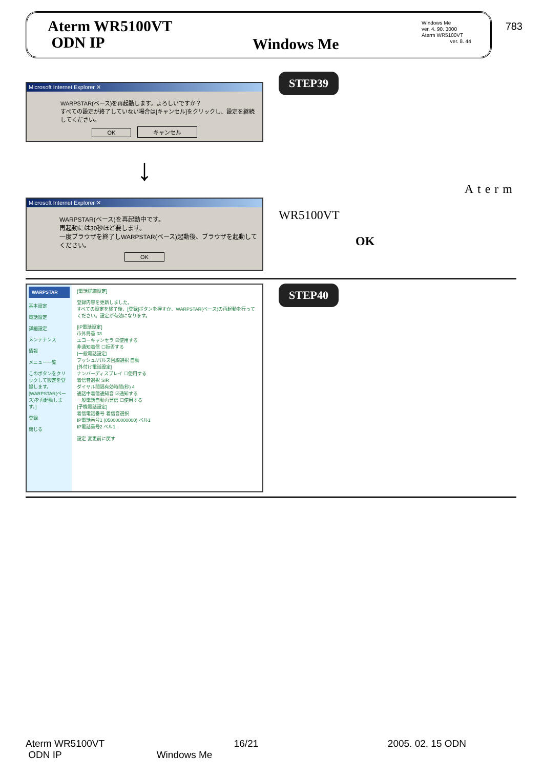783
Aterm WR5100VT
ODN IP
Windows Me
Windows Me
ver. 4. 90. 3000
Aterm WR5100VT
ver. 8. 44
Microsoft Internet Explorer ✕
WARPSTAR(ベース)を再起動します。よろしいですか？
すべての設定が終了していない場合は[キャンセル]をクリックし、設定を継続してください。
OK キャンセル
↓
Microsoft Internet Explorer ✕
WARPSTAR(ベース)を再起動中です。
再起動には30秒ほど要します。
一度ブラウザを終了しWARPSTAR(ベース)起動後、ブラウザを起動してください。
OK
STEP39
Aterm
WR5100VT
OK
WARPSTAR
基本設定
電話設定
詳細設定
メンテナンス
情報
メニュー一覧
このボタンをクリックして設定を登録します。[WARPSTAR(ベース)を再起動します。]
登録
閉じる
[電話詳細設定]
登録内容を更新しました。
すべての設定を終了後、[登録]ボタンを押すか、WARPSTAR(ベース)の再起動を行ってください。設定が有効になります。
[IP電話設定]
市外局番 03
エコーキャンセラ ☑使用する
非通知着信 ☐拒否する
[一般電話設定]
プッシュ/パルス回線選択 自動
[外付け電話設定]
ナンバーディスプレイ ☐使用する
着信音選択 SIR
ダイヤル間隔有効時間(秒) 4
通話中着信通知音 ☑通知する
一般電話自動再発信 ☐使用する
[子機電話設定]
着信電話番号 着信音選択
IP電話番号1 (050000000000) ベル1
IP電話番号2 ベル1
設定 変更前に戻す
STEP40
Aterm WR5100VT 16/21 2005. 02. 15 ODN
ODN IP Windows Me